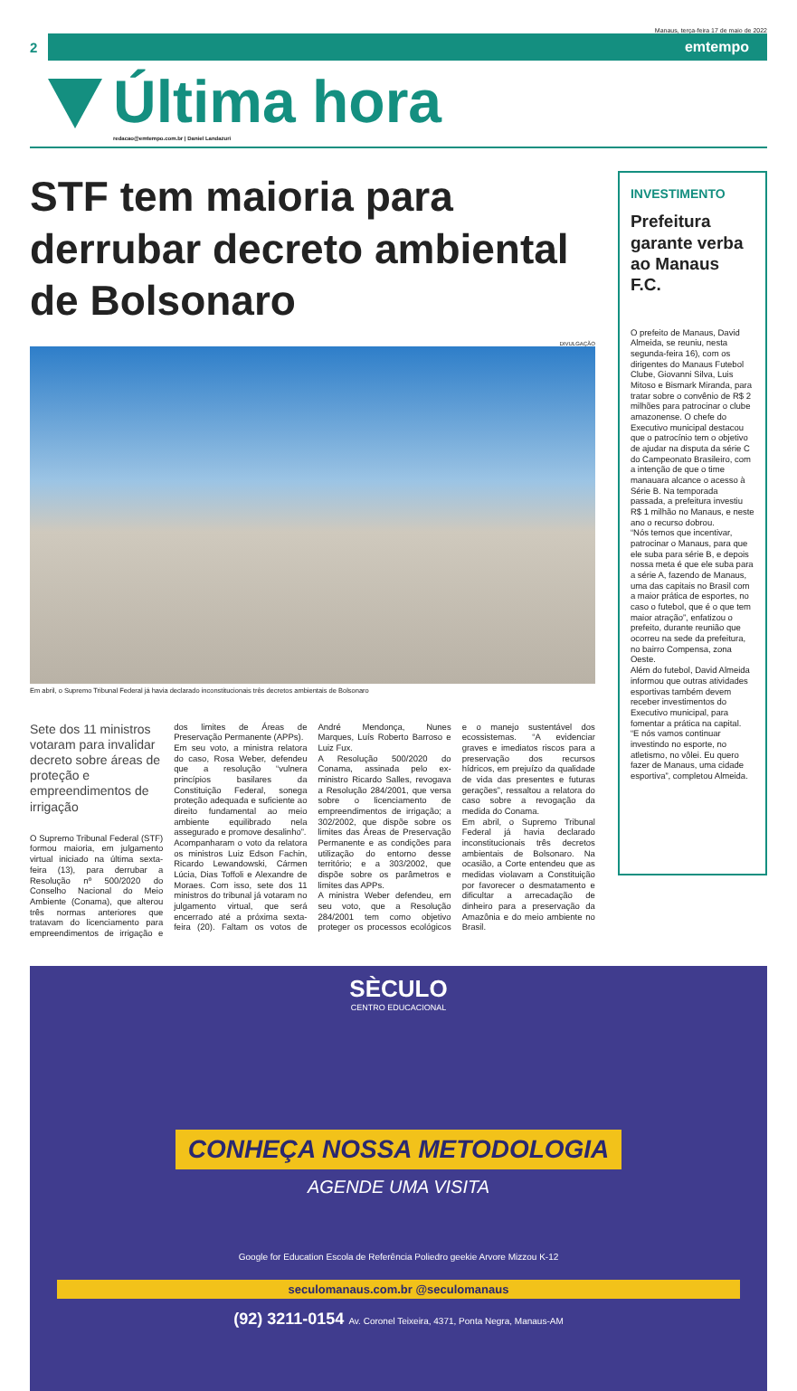Manaus, terça-feira 17 de maio de 2022
2
emtempo
Última hora
redacao@emtempo.com.br | Daniel Landazuri
STF tem maioria para derrubar decreto ambiental de Bolsonaro
DIVULGAÇÃO
Em abril, o Supremo Tribunal Federal já havia declarado inconstitucionais três decretos ambientais de Bolsonaro
Sete dos 11 ministros votaram para invalidar decreto sobre áreas de proteção e empreendimentos de irrigação
O Supremo Tribunal Federal (STF) formou maioria, em julgamento virtual iniciado na última sexta-feira (13), para derrubar a Resolução nº 500/2020 do Conselho Nacional do Meio Ambiente (Conama), que alterou três normas anteriores que tratavam do licenciamento para empreendimentos de irrigação e dos limites de Áreas de Preservação Permanente (APPs).
Em seu voto, a ministra relatora do caso, Rosa Weber, defendeu que a resolução “vulnera princípios basilares da Constituição Federal, sonega proteção adequada e suficiente ao direito fundamental ao meio ambiente equilibrado nela assegurado e promove desalinho”.
Acompanharam o voto da relatora os ministros Luiz Edson Fachin, Ricardo Lewandowski, Cármen Lúcia, Dias Toffoli e Alexandre de Moraes. Com isso, sete dos 11 ministros do tribunal já votaram no julgamento virtual, que será encerrado até a próxima sexta-feira (20). Faltam os votos de André Mendonça, Nunes Marques, Luís Roberto Barroso e Luiz Fux.
A Resolução 500/2020 do Conama, assinada pelo ex-ministro Ricardo Salles, revogava a Resolução 284/2001, que versa sobre o licenciamento de empreendimentos de irrigação; a 302/2002, que dispõe sobre os limites das Áreas de Preservação Permanente e as condições para utilização do entorno desse território; e a 303/2002, que dispõe sobre os parâmetros e limites das APPs.
A ministra Weber defendeu, em seu voto, que a Resolução 284/2001 tem como objetivo proteger os processos ecológicos e o manejo sustentável dos ecossistemas. “A evidenciar graves e imediatos riscos para a preservação dos recursos hídricos, em prejuízo da qualidade de vida das presentes e futuras gerações”, ressaltou a relatora do caso sobre a revogação da medida do Conama.
Em abril, o Supremo Tribunal Federal já havia declarado inconstitucionais três decretos ambientais de Bolsonaro. Na ocasião, a Corte entendeu que as medidas violavam a Constituição por favorecer o desmatamento e dificultar a arrecadação de dinheiro para a preservação da Amazônia e do meio ambiente no Brasil.
INVESTIMENTO
Prefeitura garante verba ao Manaus F.C.
O prefeito de Manaus, David Almeida, se reuniu, nesta segunda-feira 16), com os dirigentes do Manaus Futebol Clube, Giovanni Silva, Luis Mitoso e Bismark Miranda, para tratar sobre o convênio de R$ 2 milhões para patrocinar o clube amazonense. O chefe do Executivo municipal destacou que o patrocínio tem o objetivo de ajudar na disputa da série C do Campeonato Brasileiro, com a intenção de que o time manauara alcance o acesso à Série B. Na temporada passada, a prefeitura investiu R$ 1 milhão no Manaus, e neste ano o recurso dobrou.
“Nós temos que incentivar, patrocinar o Manaus, para que ele suba para série B, e depois nossa meta é que ele suba para a série A, fazendo de Manaus, uma das capitais no Brasil com a maior prática de esportes, no caso o futebol, que é o que tem maior atração”, enfatizou o prefeito, durante reunião que ocorreu na sede da prefeitura, no bairro Compensa, zona Oeste.
Além do futebol, David Almeida informou que outras atividades esportivas também devem receber investimentos do Executivo municipal, para fomentar a prática na capital.
“E nós vamos continuar investindo no esporte, no atletismo, no vôlei. Eu quero fazer de Manaus, uma cidade esportiva”, completou Almeida.
SÈCULO
CENTRO EDUCACIONAL
CONHEÇA NOSSA METODOLOGIA
AGENDE UMA VISITA
Google for Education Escola de Referência Poliedro geekie Arvore Mizzou K-12
seculomanaus.com.br @seculomanaus
(92) 3211-0154 Av. Coronel Teixeira, 4371, Ponta Negra, Manaus-AM